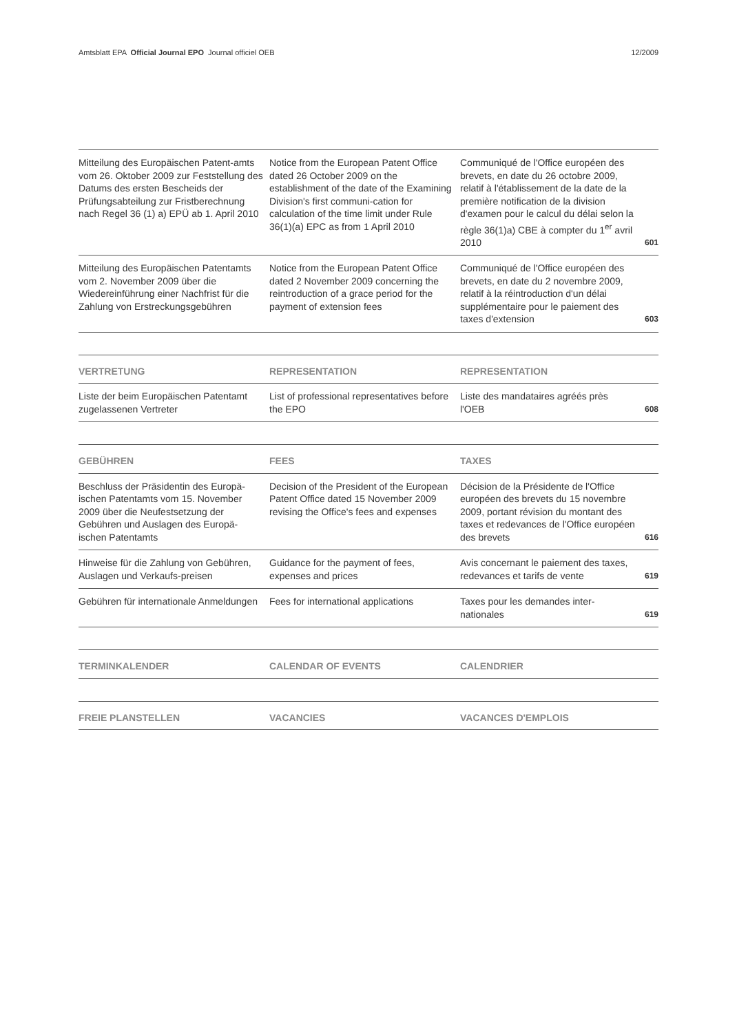Amtsblatt EPA Official Journal EPO Journal officiel OEB 12/2009
| Mitteilung des Europäischen Patent-amts vom 26. Oktober 2009 zur Feststellung des Datums des ersten Bescheids der Prüfungsabteilung zur Fristberechnung nach Regel 36 (1) a) EPÜ ab 1. April 2010 | Notice from the European Patent Office dated 26 October 2009 on the establishment of the date of the Examining Division's first communi-cation for calculation of the time limit under Rule 36(1)(a) EPC as from 1 April 2010 | Communiqué de l'Office européen des brevets, en date du 26 octobre 2009, relatif à l'établissement de la date de la première notification de la division d'examen pour le calcul du délai selon la règle 36(1)a) CBE à compter du 1<sup>er</sup> avril 2010 | 601 |
| Mitteilung des Europäischen Patentamts vom 2. November 2009 über die Wiedereinführung einer Nachfrist für die Zahlung von Erstreckungsgebühren | Notice from the European Patent Office dated 2 November 2009 concerning the reintroduction of a grace period for the payment of extension fees | Communiqué de l'Office européen des brevets, en date du 2 novembre 2009, relatif à la réintroduction d'un délai supplémentaire pour le paiement des taxes d'extension | 603 |
| VERTRETUNG | REPRESENTATION | REPRESENTATION | |
| --- | --- | --- | --- |
| Liste der beim Europäischen Patentamt zugelassenen Vertreter | List of professional representatives before the EPO | Liste des mandataires agréés près l'OEB | 608 |
| GEBÜHREN | FEES | TAXES | |
| --- | --- | --- | --- |
| Beschluss der Präsidentin des Europä-ischen Patentamts vom 15. November 2009 über die Neufestsetzung der Gebühren und Auslagen des Europä-ischen Patentamts | Decision of the President of the European Patent Office dated 15 November 2009 revising the Office's fees and expenses | Décision de la Présidente de l'Office européen des brevets du 15 novembre 2009, portant révision du montant des taxes et redevances de l'Office européen des brevets | 616 |
| Hinweise für die Zahlung von Gebühren, Auslagen und Verkaufs-preisen | Guidance for the payment of fees, expenses and prices | Avis concernant le paiement des taxes, redevances et tarifs de vente | 619 |
| Gebühren für internationale Anmeldungen | Fees for international applications | Taxes pour les demandes inter-nationales | 619 |
| TERMINKALENDER | CALENDAR OF EVENTS | CALENDRIER |
| --- | --- | --- |
| FREIE PLANSTELLEN | VACANCIES | VACANCES D'EMPLOIS |
| --- | --- | --- |